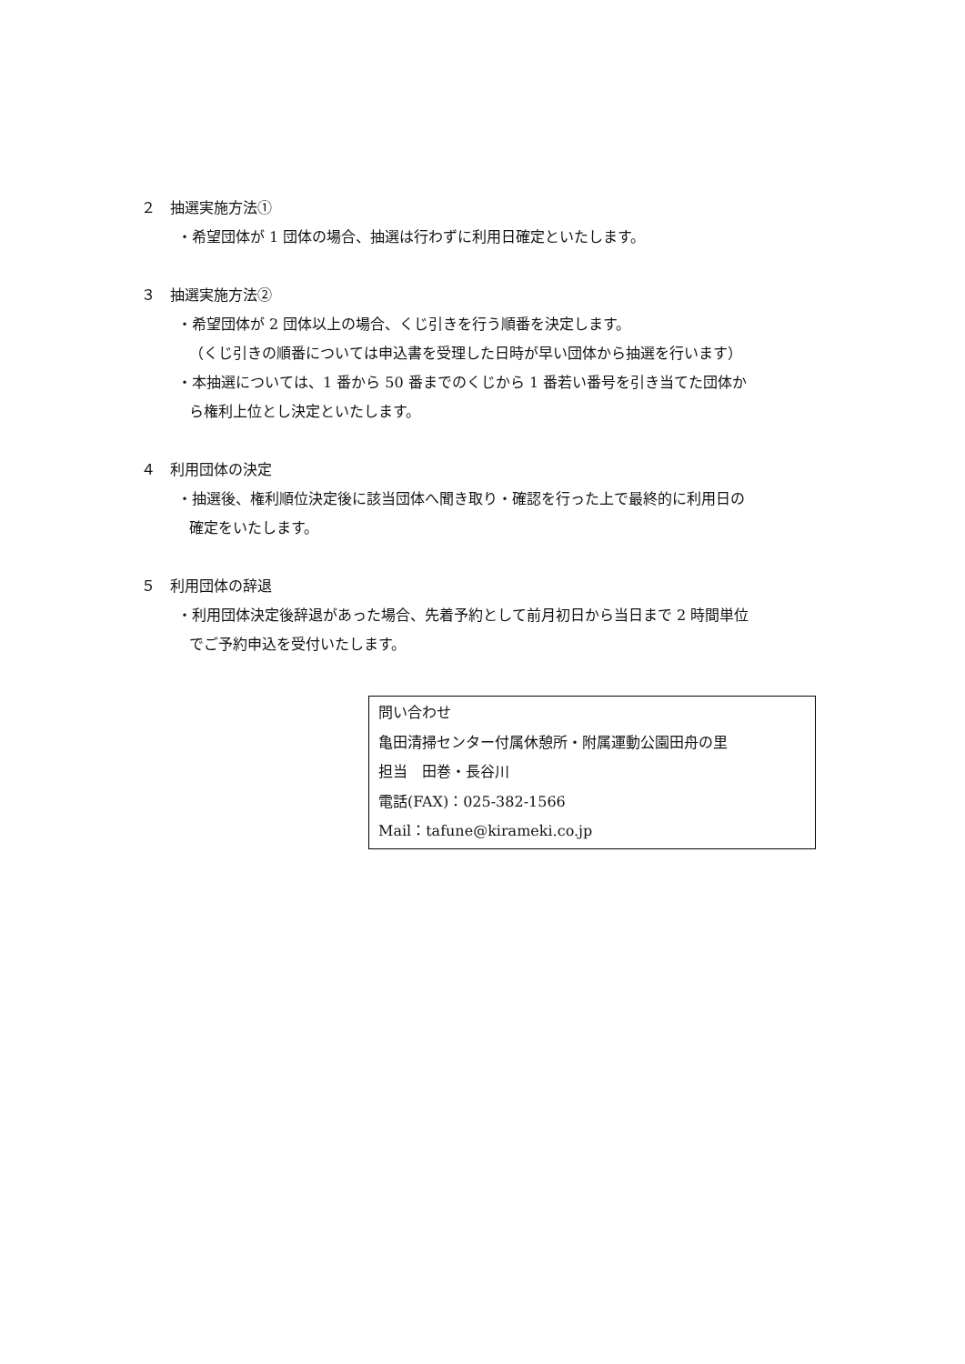２　抽選実施方法①
・希望団体が 1 団体の場合、抽選は行わずに利用日確定といたします。
３　抽選実施方法②
・希望団体が 2 団体以上の場合、くじ引きを行う順番を決定します。
（くじ引きの順番については申込書を受理した日時が早い団体から抽選を行います）
・本抽選については、1 番から 50 番までのくじから 1 番若い番号を引き当てた団体か
ら権利上位とし決定といたします。
４　利用団体の決定
・抽選後、権利順位決定後に該当団体へ聞き取り・確認を行った上で最終的に利用日の
確定をいたします。
５　利用団体の辞退
・利用団体決定後辞退があった場合、先着予約として前月初日から当日まで 2 時間単位
でご予約申込を受付いたします。
問い合わせ
亀田清掃センター付属休憩所・附属運動公園田舟の里
担当　田巻・長谷川
電話(FAX)：025-382-1566
Mail：tafune@kirameki.co.jp